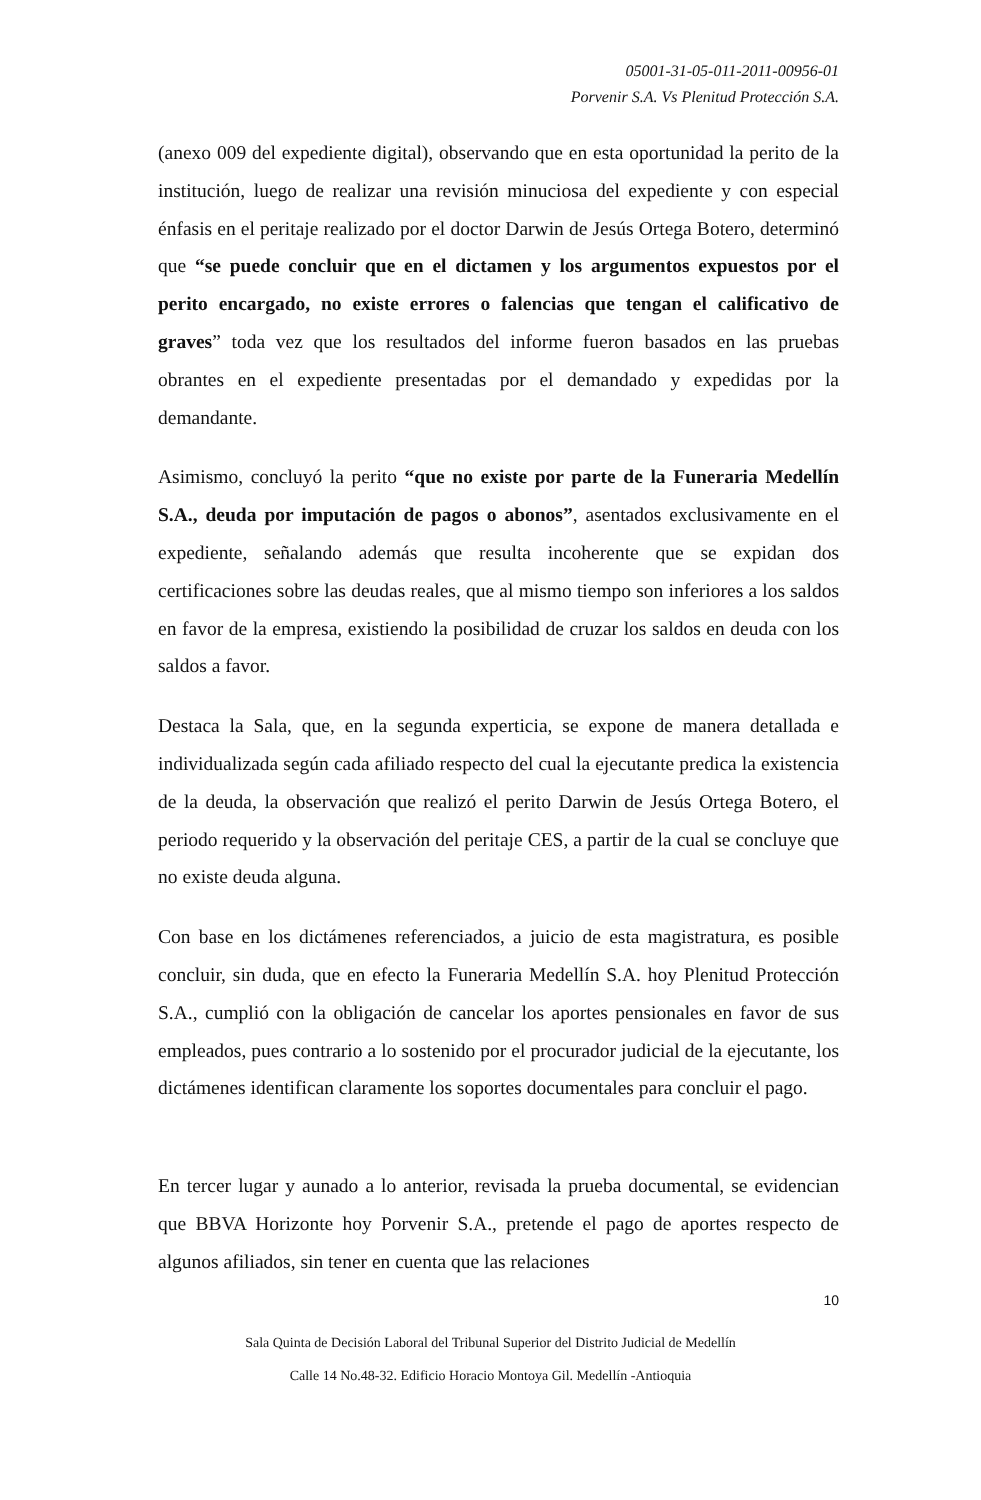05001-31-05-011-2011-00956-01
Porvenir S.A. Vs Plenitud Protección S.A.
(anexo 009 del expediente digital), observando que en esta oportunidad la perito de la institución, luego de realizar una revisión minuciosa del expediente y con especial énfasis en el peritaje realizado por el doctor Darwin de Jesús Ortega Botero, determinó que “se puede concluir que en el dictamen y los argumentos expuestos por el perito encargado, no existe errores o falencias que tengan el calificativo de graves” toda vez que los resultados del informe fueron basados en las pruebas obrantes en el expediente presentadas por el demandado y expedidas por la demandante.
Asimismo, concluyó la perito “que no existe por parte de la Funeraria Medellín S.A., deuda por imputación de pagos o abonos”, asentados exclusivamente en el expediente, señalando además que resulta incoherente que se expidan dos certificaciones sobre las deudas reales, que al mismo tiempo son inferiores a los saldos en favor de la empresa, existiendo la posibilidad de cruzar los saldos en deuda con los saldos a favor.
Destaca la Sala, que, en la segunda experticia, se expone de manera detallada e individualizada según cada afiliado respecto del cual la ejecutante predica la existencia de la deuda, la observación que realizó el perito Darwin de Jesús Ortega Botero, el periodo requerido y la observación del peritaje CES, a partir de la cual se concluye que no existe deuda alguna.
Con base en los dictámenes referenciados, a juicio de esta magistratura, es posible concluir, sin duda, que en efecto la Funeraria Medellín S.A. hoy Plenitud Protección S.A., cumplió con la obligación de cancelar los aportes pensionales en favor de sus empleados, pues contrario a lo sostenido por el procurador judicial de la ejecutante, los dictámenes identifican claramente los soportes documentales para concluir el pago.
En tercer lugar y aunado a lo anterior, revisada la prueba documental, se evidencian que BBVA Horizonte hoy Porvenir S.A., pretende el pago de aportes respecto de algunos afiliados, sin tener en cuenta que las relaciones
10
Sala Quinta de Decisión Laboral del Tribunal Superior del Distrito Judicial de Medellín
Calle 14 No.48-32. Edificio Horacio Montoya Gil. Medellín -Antioquia